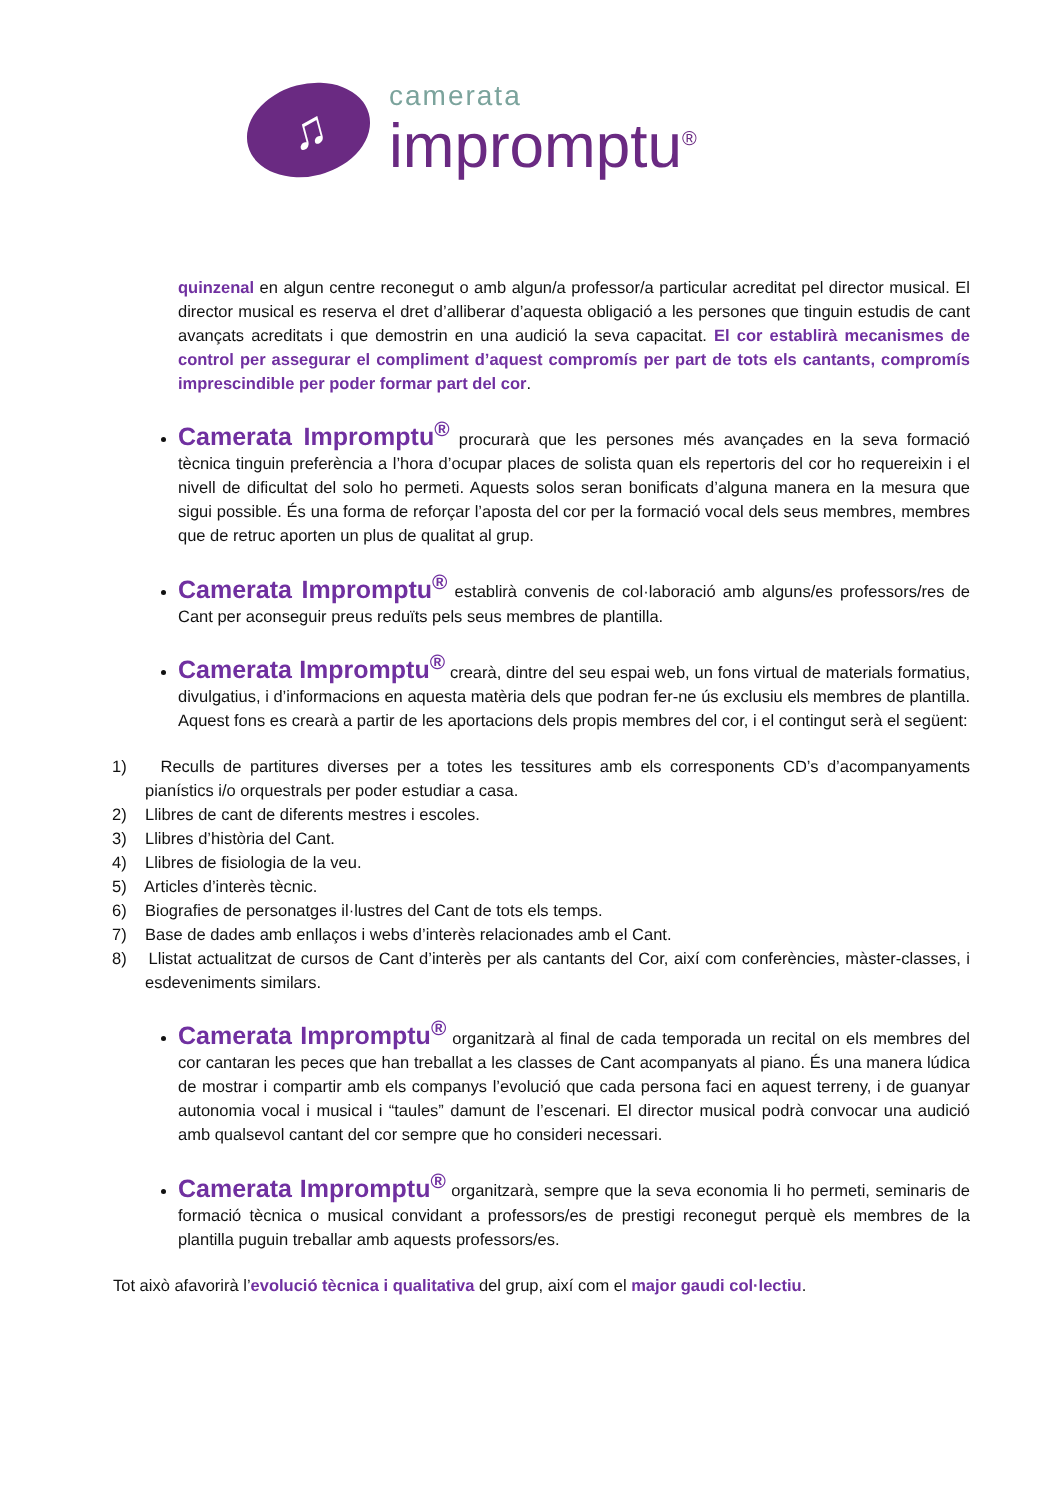♫
camerata
impromptu<sup>®</sup>
quinzenal en algun centre reconegut o amb algun/a professor/a particular acreditat pel director musical. El director musical es reserva el dret d’alliberar d’aquesta obligació a les persones que tinguin estudis de cant avançats acreditats i que demostrin en una audició la seva capacitat. El cor establirà mecanismes de control per assegurar el compliment d’aquest compromís per part de tots els cantants, compromís imprescindible per poder formar part del cor.
Camerata Impromptu<sup>®</sup> procurarà que les persones més avançades en la seva formació tècnica tinguin preferència a l’hora d’ocupar places de solista quan els repertoris del cor ho requereixin i el nivell de dificultat del solo ho permeti. Aquests solos seran bonificats d’alguna manera en la mesura que sigui possible. És una forma de reforçar l’aposta del cor per la formació vocal dels seus membres, membres que de retruc aporten un plus de qualitat al grup.
Camerata Impromptu<sup>®</sup> establirà convenis de col·laboració amb alguns/es professors/res de Cant per aconseguir preus reduïts pels seus membres de plantilla.
Camerata Impromptu<sup>®</sup> crearà, dintre del seu espai web, un fons virtual de materials formatius, divulgatius, i d’informacions en aquesta matèria dels que podran fer-ne ús exclusiu els membres de plantilla. Aquest fons es crearà a partir de les aportacions dels propis membres del cor, i el contingut serà el següent:
1) Reculls de partitures diverses per a totes les tessitures amb els corresponents CD’s d’acompanyaments pianístics i/o orquestrals per poder estudiar a casa.
2) Llibres de cant de diferents mestres i escoles.
3) Llibres d’història del Cant.
4) Llibres de fisiologia de la veu.
5) Articles d’interès tècnic.
6) Biografies de personatges il·lustres del Cant de tots els temps.
7) Base de dades amb enllaços i webs d’interès relacionades amb el Cant.
8) Llistat actualitzat de cursos de Cant d’interès per als cantants del Cor, així com conferències, màster-classes, i esdeveniments similars.
Camerata Impromptu<sup>®</sup> organitzarà al final de cada temporada un recital on els membres del cor cantaran les peces que han treballat a les classes de Cant acompanyats al piano. És una manera lúdica de mostrar i compartir amb els companys l’evolució que cada persona faci en aquest terreny, i de guanyar autonomia vocal i musical i “taules” damunt de l’escenari. El director musical podrà convocar una audició amb qualsevol cantant del cor sempre que ho consideri necessari.
Camerata Impromptu<sup>®</sup> organitzarà, sempre que la seva economia li ho permeti, seminaris de formació tècnica o musical convidant a professors/es de prestigi reconegut perquè els membres de la plantilla puguin treballar amb aquests professors/es.
Tot això afavorirà l’evolució tècnica i qualitativa del grup, així com el major gaudi col·lectiu.